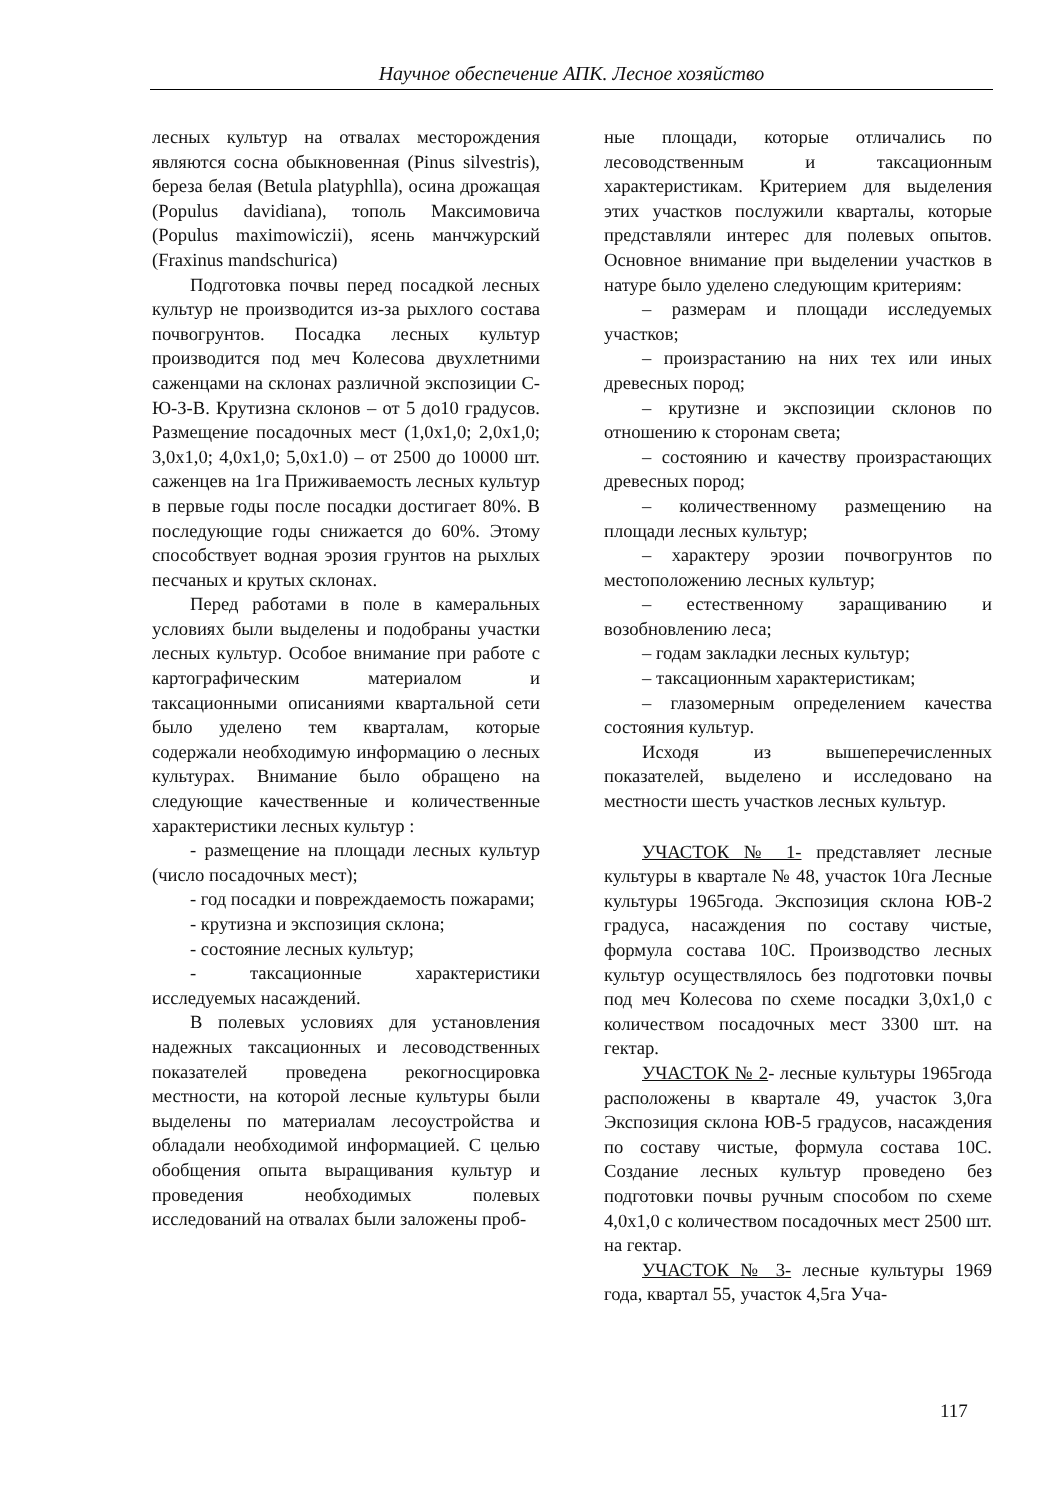Научное обеспечение АПК. Лесное хозяйство
лесных культур на отвалах месторождения являются сосна обыкновенная (Pinus silvestris), береза белая (Betula platyphlla), осина дрожащая (Populus davidiana), тополь Максимовича (Populus maximowiczii), ясень манчжурский (Fraxinus mandschurica)
Подготовка почвы перед посадкой лесных культур не производится из-за рыхлого состава почвогрунтов. Посадка лесных культур производится под меч Колесова двухлетними саженцами на склонах различной экспозиции С-Ю-З-В. Крутизна склонов – от 5 до10 градусов. Размещение посадочных мест (1,0x1,0; 2,0x1,0; 3,0x1,0; 4,0x1,0; 5,0x1.0) – от 2500 до 10000 шт. саженцев на 1га Приживаемость лесных культур в первые годы после посадки достигает 80%. В последующие годы снижается до 60%. Этому способствует водная эрозия грунтов на рыхлых песчаных и крутых склонах.
Перед работами в поле в камеральных условиях были выделены и подобраны участки лесных культур. Особое внимание при работе с картографическим материалом и таксационными описаниями квартальной сети было уделено тем кварталам, которые содержали необходимую информацию о лесных культурах. Внимание было обращено на следующие качественные и количественные характеристики лесных культур :
- размещение на площади лесных культур (число посадочных мест);
- год посадки и повреждаемость пожарами;
- крутизна и экспозиция склона;
- состояние лесных культур;
- таксационные характеристики исследуемых насаждений.
В полевых условиях для установления надежных таксационных и лесоводственных показателей проведена рекогносцировка местности, на которой лесные культуры были выделены по материалам лесоустройства и обладали необходимой информацией. С целью обобщения опыта выращивания культур и проведения необходимых полевых исследований на отвалах были заложены проб-
ные площади, которые отличались по лесоводственным и таксационным характеристикам. Критерием для выделения этих участков послужили кварталы, которые представляли интерес для полевых опытов. Основное внимание при выделении участков в натуре было уделено следующим критериям:
– размерам и площади исследуемых участков;
– произрастанию на них тех или иных древесных пород;
– крутизне и экспозиции склонов по отношению к сторонам света;
– состоянию и качеству произрастающих древесных пород;
– количественному размещению на площади лесных культур;
– характеру эрозии почвогрунтов по местоположению лесных культур;
– естественному заращиванию и возобновлению леса;
– годам закладки лесных культур;
– таксационным характеристикам;
– глазомерным определением качества состояния культур.
Исходя из вышеперечисленных показателей, выделено и исследовано на местности шесть участков лесных культур.
УЧАСТОК № 1- представляет лесные культуры в квартале № 48, участок 10га Лесные культуры 1965года. Экспозиция склона ЮВ-2 градуса, насаждения по составу чистые, формула состава 10С. Производство лесных культур осуществлялось без подготовки почвы под меч Колесова по схеме посадки 3,0x1,0 с количеством посадочных мест 3300 шт. на гектар.
УЧАСТОК № 2- лесные культуры 1965года расположены в квартале 49, участок 3,0га Экспозиция склона ЮВ-5 градусов, насаждения по составу чистые, формула состава 10С. Создание лесных культур проведено без подготовки почвы ручным способом по схеме 4,0x1,0 с количеством посадочных мест 2500 шт. на гектар.
УЧАСТОК № 3- лесные культуры 1969 года, квартал 55, участок 4,5га Уча-
117